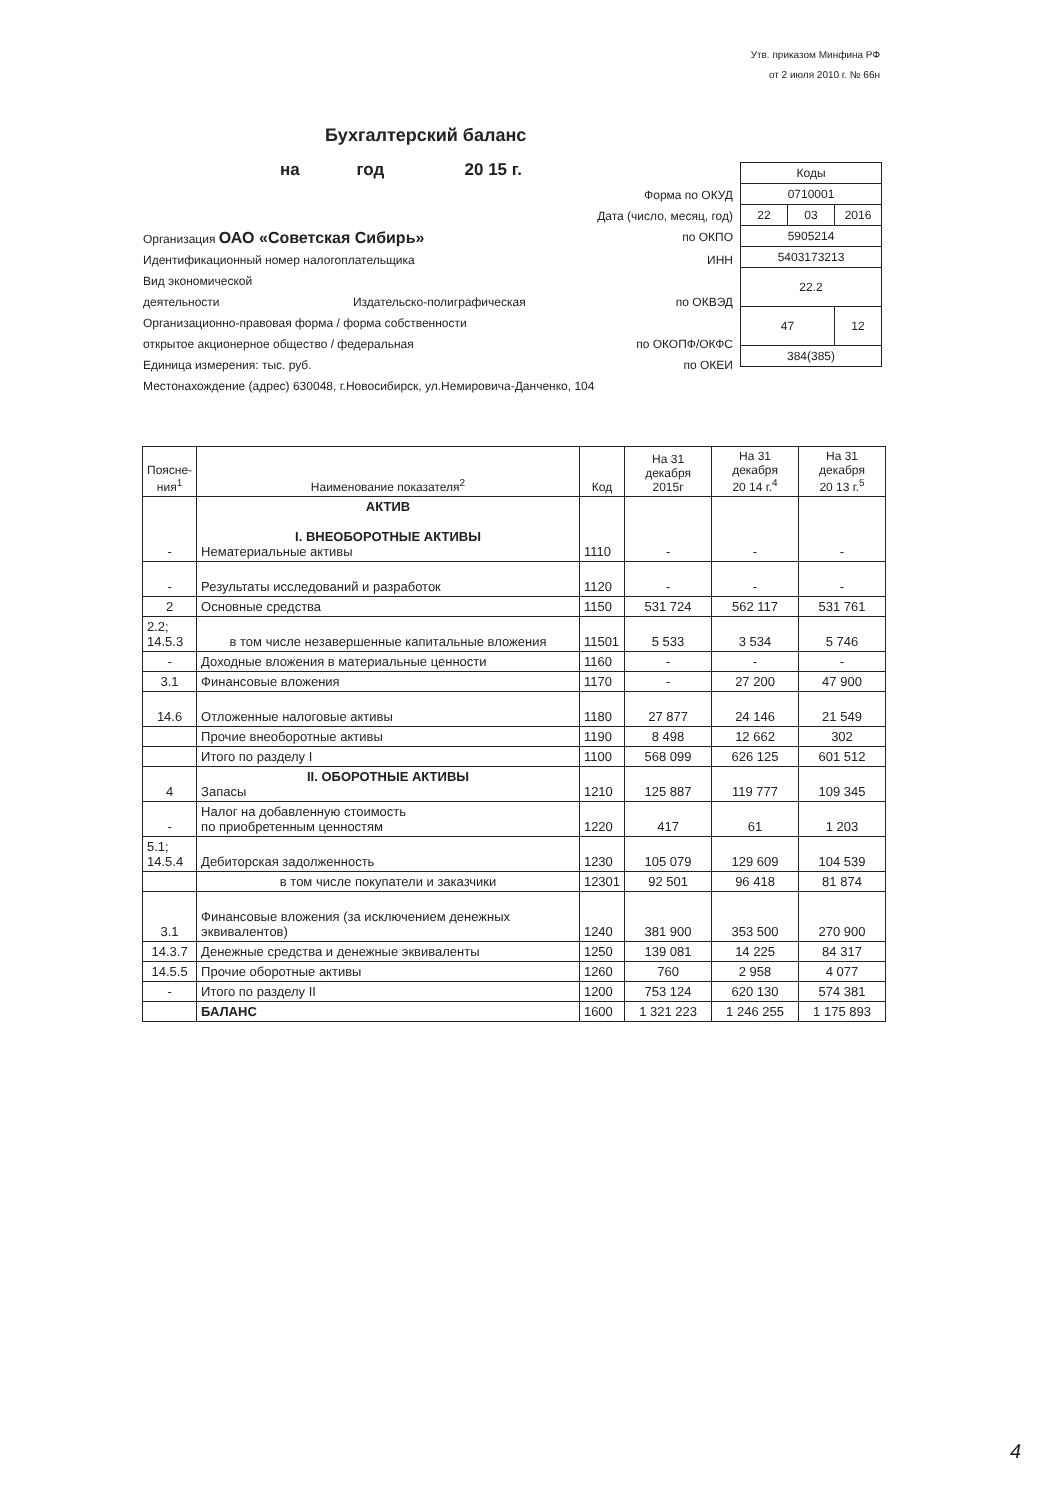Утв. приказом Минфина РФ
от 2 июля 2010 г. № 66н
Бухгалтерский баланс
на год 20 15 г.
Форма по ОКУД
Дата (число, месяц, год)
Организация ОАО «Советская Сибирь» по ОКПО
Идентификационный номер налогоплательщика ИНН
Вид экономической
деятельности Издательско-полиграфическая по ОКВЭД
Организационно-правовая форма / форма собственности
открытое акционерное общество / федеральная по ОКОПФ/ОКФС
Единица измерения: тыс. руб. по ОКЕИ
Местонахождение (адрес) 630048, г.Новосибирск, ул.Немировича-Данченко, 104
| Коды | | |
| 0710001 | | |
| 22 | 03 | 2016 |
| 5905214 | | |
| 5403173213 | | |
| 22.2 | | |
| 47 | | 12 |
| 384(385) | | |
| Поясне- ния<sup>1</sup> | Наименование показателя<sup>2</sup> | Код | На 31 декабря 2015г | На 31 декабря 20 14 г.<sup>4</sup> | На 31 декабря 20 13 г.<sup>5</sup> |
| --- | --- | --- | --- | --- | --- |
| - | АКТИВ I. ВНЕОБОРОТНЫЕ АКТИВЫ Нематериальные активы | 1110 | - | - | - |
| - | Результаты исследований и разработок | 1120 | - | - | - |
| 2 | Основные средства | 1150 | 531 724 | 562 117 | 531 761 |
| 2.2; 14.5.3 | в том числе незавершенные капитальные вложения | 11501 | 5 533 | 3 534 | 5 746 |
| - | Доходные вложения в материальные ценности | 1160 | - | - | - |
| 3.1 | Финансовые вложения | 1170 | - | 27 200 | 47 900 |
| 14.6 | Отложенные налоговые активы | 1180 | 27 877 | 24 146 | 21 549 |
| | Прочие внеоборотные активы | 1190 | 8 498 | 12 662 | 302 |
| | Итого по разделу I | 1100 | 568 099 | 626 125 | 601 512 |
| 4 | II. ОБОРОТНЫЕ АКТИВЫ Запасы | 1210 | 125 887 | 119 777 | 109 345 |
| - | Налог на добавленную стоимость по приобретенным ценностям | 1220 | 417 | 61 | 1 203 |
| 5.1; 14.5.4 | Дебиторская задолженность | 1230 | 105 079 | 129 609 | 104 539 |
| | в том числе покупатели и заказчики | 12301 | 92 501 | 96 418 | 81 874 |
| 3.1 | Финансовые вложения (за исключением денежных эквивалентов) | 1240 | 381 900 | 353 500 | 270 900 |
| 14.3.7 | Денежные средства и денежные эквиваленты | 1250 | 139 081 | 14 225 | 84 317 |
| 14.5.5 | Прочие оборотные активы | 1260 | 760 | 2 958 | 4 077 |
| - | Итого по разделу II | 1200 | 753 124 | 620 130 | 574 381 |
| | БАЛАНС | 1600 | 1 321 223 | 1 246 255 | 1 175 893 |
4